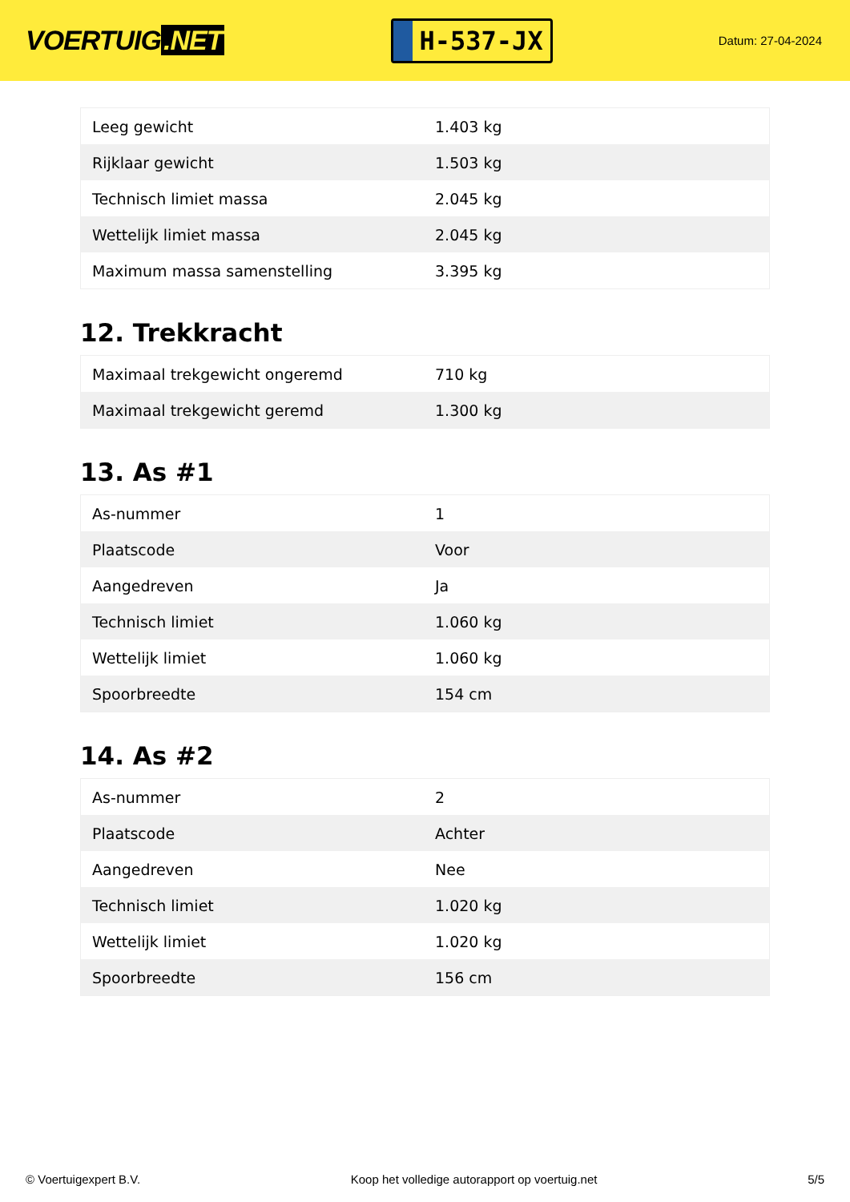VOERTUIG.NET
H-537-JX
Datum: 27-04-2024
| Leeg gewicht | 1.403 kg |
| Rijklaar gewicht | 1.503 kg |
| Technisch limiet massa | 2.045 kg |
| Wettelijk limiet massa | 2.045 kg |
| Maximum massa samenstelling | 3.395 kg |
12. Trekkracht
| Maximaal trekgewicht ongeremd | 710 kg |
| Maximaal trekgewicht geremd | 1.300 kg |
13. As #1
| As-nummer | 1 |
| Plaatscode | Voor |
| Aangedreven | Ja |
| Technisch limiet | 1.060 kg |
| Wettelijk limiet | 1.060 kg |
| Spoorbreedte | 154 cm |
14. As #2
| As-nummer | 2 |
| Plaatscode | Achter |
| Aangedreven | Nee |
| Technisch limiet | 1.020 kg |
| Wettelijk limiet | 1.020 kg |
| Spoorbreedte | 156 cm |
© Voertuigexpert B.V. Koop het volledige autorapport op voertuig.net 5/5